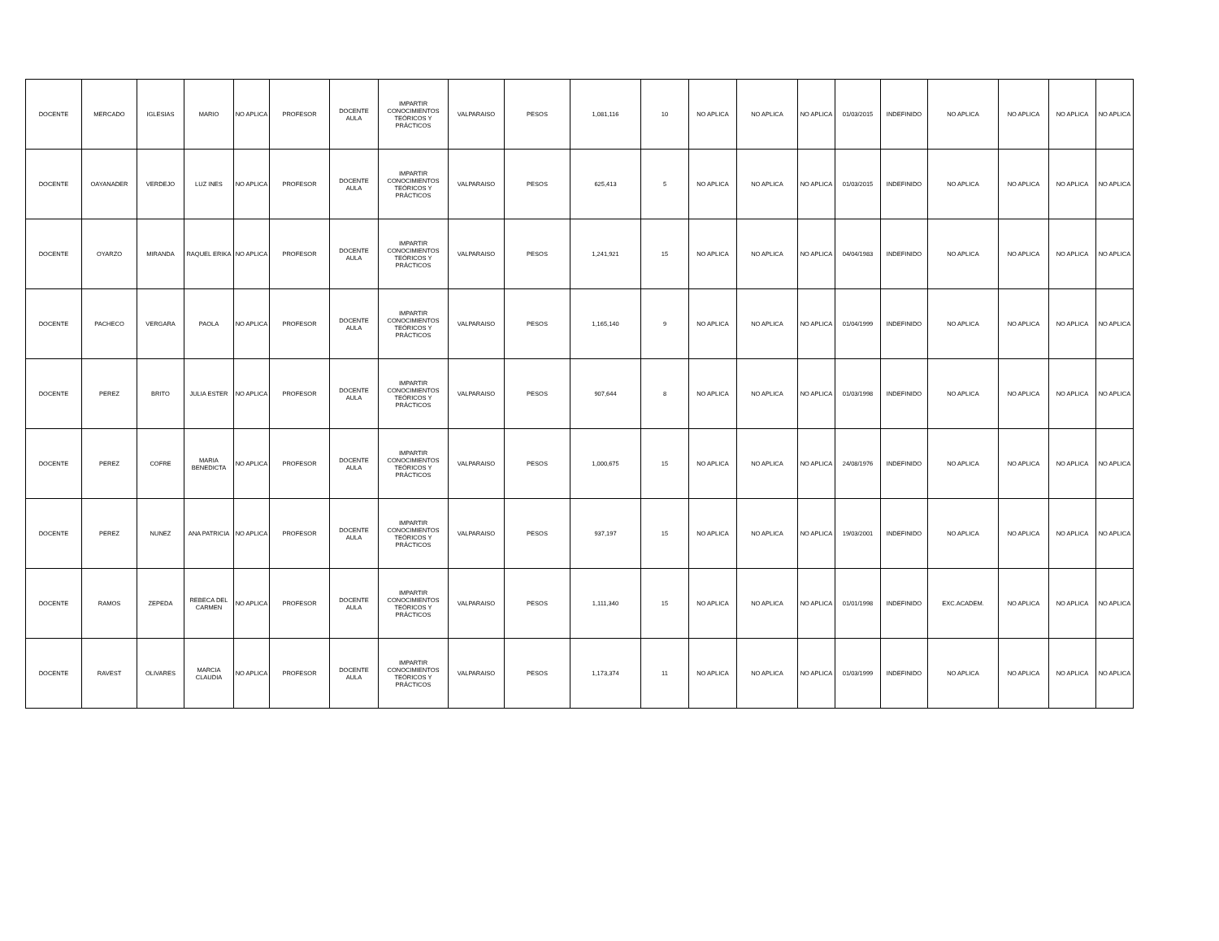| DOCENTE | MERCADO | IGLESIAS | MARIO | NO APLICA | PROFESOR | DOCENTE AULA | IMPARTIR CONOCIMIENTOS TEÓRICOS Y PRÁCTICOS | VALPARAISO | PESOS | 1,081,116 | 10 | NO APLICA | NO APLICA | NO APLICA | 01/03/2015 | INDEFINIDO | NO APLICA | NO APLICA | NO APLICA | NO APLICA |
| DOCENTE | OAYANADER | VERDEJO | LUZ INES | NO APLICA | PROFESOR | DOCENTE AULA | IMPARTIR CONOCIMIENTOS TEÓRICOS Y PRÁCTICOS | VALPARAISO | PESOS | 625,413 | 5 | NO APLICA | NO APLICA | NO APLICA | 01/03/2015 | INDEFINIDO | NO APLICA | NO APLICA | NO APLICA | NO APLICA |
| DOCENTE | OYARZO | MIRANDA | RAQUEL ERIKA | NO APLICA | PROFESOR | DOCENTE AULA | IMPARTIR CONOCIMIENTOS TEÓRICOS Y PRÁCTICOS | VALPARAISO | PESOS | 1,241,921 | 15 | NO APLICA | NO APLICA | NO APLICA | 04/04/1983 | INDEFINIDO | NO APLICA | NO APLICA | NO APLICA | NO APLICA |
| DOCENTE | PACHECO | VERGARA | PAOLA | NO APLICA | PROFESOR | DOCENTE AULA | IMPARTIR CONOCIMIENTOS TEÓRICOS Y PRÁCTICOS | VALPARAISO | PESOS | 1,165,140 | 9 | NO APLICA | NO APLICA | NO APLICA | 01/04/1999 | INDEFINIDO | NO APLICA | NO APLICA | NO APLICA | NO APLICA |
| DOCENTE | PEREZ | BRITO | JULIA ESTER | NO APLICA | PROFESOR | DOCENTE AULA | IMPARTIR CONOCIMIENTOS TEÓRICOS Y PRÁCTICOS | VALPARAISO | PESOS | 907,644 | 8 | NO APLICA | NO APLICA | NO APLICA | 01/03/1998 | INDEFINIDO | NO APLICA | NO APLICA | NO APLICA | NO APLICA |
| DOCENTE | PEREZ | COFRE | MARIA BENEDICTA | NO APLICA | PROFESOR | DOCENTE AULA | IMPARTIR CONOCIMIENTOS TEÓRICOS Y PRÁCTICOS | VALPARAISO | PESOS | 1,000,675 | 15 | NO APLICA | NO APLICA | NO APLICA | 24/08/1976 | INDEFINIDO | NO APLICA | NO APLICA | NO APLICA | NO APLICA |
| DOCENTE | PEREZ | NUNEZ | ANA PATRICIA | NO APLICA | PROFESOR | DOCENTE AULA | IMPARTIR CONOCIMIENTOS TEÓRICOS Y PRÁCTICOS | VALPARAISO | PESOS | 937,197 | 15 | NO APLICA | NO APLICA | NO APLICA | 19/03/2001 | INDEFINIDO | NO APLICA | NO APLICA | NO APLICA | NO APLICA |
| DOCENTE | RAMOS | ZEPEDA | REBECA DEL CARMEN | NO APLICA | PROFESOR | DOCENTE AULA | IMPARTIR CONOCIMIENTOS TEÓRICOS Y PRÁCTICOS | VALPARAISO | PESOS | 1,111,340 | 15 | NO APLICA | NO APLICA | NO APLICA | 01/01/1998 | INDEFINIDO | EXC.ACADEM. | NO APLICA | NO APLICA | NO APLICA |
| DOCENTE | RAVEST | OLIVARES | MARCIA CLAUDIA | NO APLICA | PROFESOR | DOCENTE AULA | IMPARTIR CONOCIMIENTOS TEÓRICOS Y PRÁCTICOS | VALPARAISO | PESOS | 1,173,374 | 11 | NO APLICA | NO APLICA | NO APLICA | 01/03/1999 | INDEFINIDO | NO APLICA | NO APLICA | NO APLICA | NO APLICA |